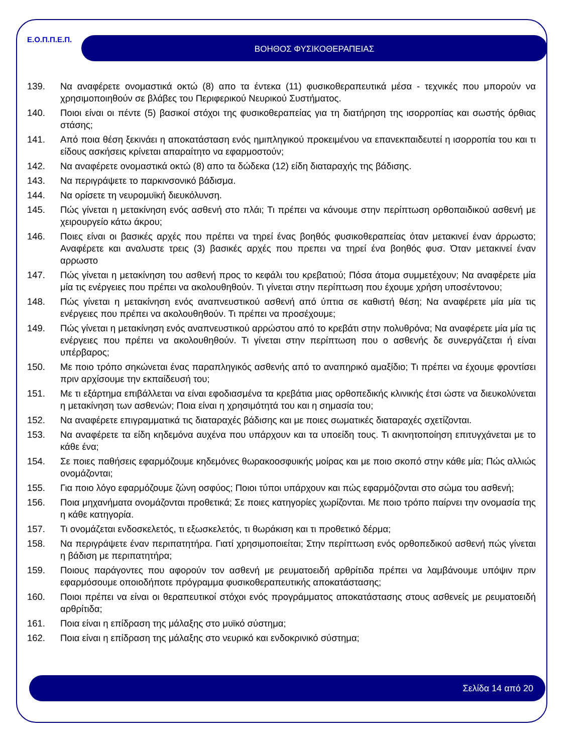Ε.Ο.Π.Π.Ε.Π. ΒΟΗΘΟΣ ΦΥΣΙΚΟΘΕΡΑΠΕΙΑΣ
139. Να αναφέρετε ονομαστικά οκτώ (8) απο τα έντεκα (11) φυσικοθεραπευτικά μέσα - τεχνικές που μπορούν να χρησιμοποιηθούν σε βλάβες του Περιφερικού Νευρικού Συστήματος.
140. Ποιοι είναι οι πέντε (5) βασικοί στόχοι της φυσικοθεραπείας για τη διατήρηση της ισορροπίας και σωστής όρθιας στάσης;
141. Από ποια θέση ξεκινάει η αποκατάσταση ενός ημιπληγικού προκειμένου να επανεκπαιδευτεί η ισορροπία του και τι είδους ασκήσεις κρίνεται απαραίτητο να εφαρμοστούν;
142. Να αναφέρετε ονομαστικά οκτώ (8) απο τα δώδεκα (12) είδη διαταραχής της βάδισης.
143. Να περιγράψετε το παρκινσονικό βάδισμα.
144. Να ορίσετε τη νευρομυϊκή διευκόλυνση.
145. Πώς γίνεται η μετακίνηση ενός ασθενή στο πλάι; Τι πρέπει να κάνουμε στην περίπτωση ορθοπαιδικού ασθενή με χειρουργείο κάτω άκρου;
146. Ποιες είναι οι βασικές αρχές που πρέπει να τηρεί ένας βοηθός φυσικοθεραπείας όταν μετακινεί έναν άρρωστο; Αναφέρετε και αναλυστε τρεις (3) βασικές αρχές που πρεπει να τηρεί ένα βοηθός φυσ. Όταν μετακινεί έναν αρρωστο
147. Πώς γίνεται η μετακίνηση του ασθενή προς το κεφάλι του κρεβατιού; Πόσα άτομα συμμετέχουν; Να αναφέρετε μία μία τις ενέργειες που πρέπει να ακολουθηθούν. Τι γίνεται στην περίπτωση που έχουμε χρήση υποσέντονου;
148. Πώς γίνεται η μετακίνηση ενός αναπνευστικού ασθενή από ύπτια σε καθιστή θέση; Να αναφέρετε μία μία τις ενέργειες που πρέπει να ακολουθηθούν. Τι πρέπει να προσέχουμε;
149. Πώς γίνεται η μετακίνηση ενός αναπνευστικού αρρώστου από το κρεβάτι στην πολυθρόνα; Να αναφέρετε μία μία τις ενέργειες που πρέπει να ακολουθηθούν. Τι γίνεται στην περίπτωση που ο ασθενής δε συνεργάζεται ή είναι υπέρβαρος;
150. Με ποιο τρόπο σηκώνεται ένας παραπληγικός ασθενής από το αναπηρικό αμαξίδιο; Τι πρέπει να έχουμε φροντίσει πριν αρχίσουμε την εκπαίδευσή του;
151. Με τι εξάρτημα επιβάλλεται να είναι εφοδιασμένα τα κρεβάτια μιας ορθοπεδικής κλινικής έτσι ώστε να διευκολύνεται η μετακίνηση των ασθενών; Ποια είναι η χρησιμότητά του και η σημασία του;
152. Να αναφέρετε επιγραμματικά τις διαταραχές βάδισης και με ποιες σωματικές διαταραχές σχετίζονται.
153. Να αναφέρετε τα είδη κηδεμόνα αυχένα που υπάρχουν και τα υποείδη τους. Τι ακινητοποίηση επιτυγχάνεται με το κάθε ένα;
154. Σε ποιες παθήσεις εφαρμόζουμε κηδεμόνες θωρακοοσφυικής μοίρας και με ποιο σκοπό στην κάθε μία; Πώς αλλιώς ονομάζονται;
155. Για ποιο λόγο εφαρμόζουμε ζώνη οσφύος; Ποιοι τύποι υπάρχουν και πώς εφαρμόζονται στο σώμα του ασθενή;
156. Ποια μηχανήματα ονομάζονται προθετικά; Σε ποιες κατηγορίες χωρίζονται. Με ποιο τρόπο παίρνει την ονομασία της η κάθε κατηγορία.
157. Τι ονομάζεται ενδοσκελετός, τι εξωσκελετός, τι θωράκιση και τι προθετικό δέρμα;
158. Να περιγράψετε έναν περιπατητήρα. Γιατί χρησιμοποιείται; Στην περίπτωση ενός ορθοπεδικού ασθενή πώς γίνεται η βάδιση με περιπατητήρα;
159. Ποιους παράγοντες που αφορούν τον ασθενή με ρευματοειδή αρθρίτιδα πρέπει να λαμβάνουμε υπόψιν πριν εφαρμόσουμε οποιοδήποτε πρόγραμμα φυσικοθεραπευτικής αποκατάστασης;
160. Ποιοι πρέπει να είναι οι θεραπευτικοί στόχοι ενός προγράμματος αποκατάστασης στους ασθενείς με ρευματοειδή αρθρίτιδα;
161. Ποια είναι η επίδραση της μάλαξης στο μυϊκό σύστημα;
162. Ποια είναι η επίδραση της μάλαξης στο νευρικό και ενδοκρινικό σύστημα;
Σελίδα 14 από 20